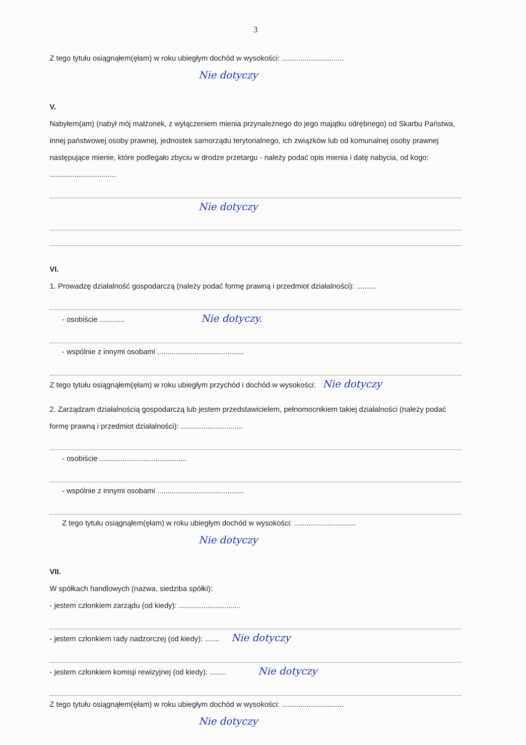3
Z tego tytułu osiągnąłem(ęłam) w roku ubiegłym dochód w wysokości: ..............................
Nie dotyczy
V.
Nabyłem(am) (nabył mój małżonek, z wyłączeniem mienia przynależnego do jego majątku odrębnego) od Skarbu Państwa, innej państwowej osoby prawnej, jednostek samorządu terytorialnego, ich związków lub od komunalnej osoby prawnej następujące mienie, które podlegało zbyciu w drodze przetargu - należy podać opis mienia i datę nabycia, od kogo: ................................
Nie dotyczy
VI.
1. Prowadzę działalność gospodarczą (należy podać formę prawną i przedmiot działalności): ..........
- osobiście ............ Nie dotyczy.
- wspólnie z innymi osobami ..........................................
Z tego tytułu osiągnąłem(ęłam) w roku ubiegłym przychód i dochód w wysokości: Nie dotyczy
2. Zarządzam działalnością gospodarczą lub jestem przedstawicielem, pełnomocnikiem takiej działalności (należy podać formę prawną i przedmiot działalności): ..............................
- osobiście ..........................................
- wspólnie z innymi osobami ..........................................
Z tego tytułu osiągnąłem(ęłam) w roku ubiegłym dochód w wysokości: ..............................
Nie dotyczy
VII.
W spółkach handlowych (nazwa, siedziba spółki):
- jestem członkiem zarządu (od kiedy): ..............................
- jestem członkiem rady nadzorczej (od kiedy): ....... Nie dotyczy
- jestem członkiem komisji rewizyjnej (od kiedy): ........ Nie dotyczy
Z tego tytułu osiągnąłem(ęłam) w roku ubiegłym dochód w wysokości: ..............................
Nie dotyczy